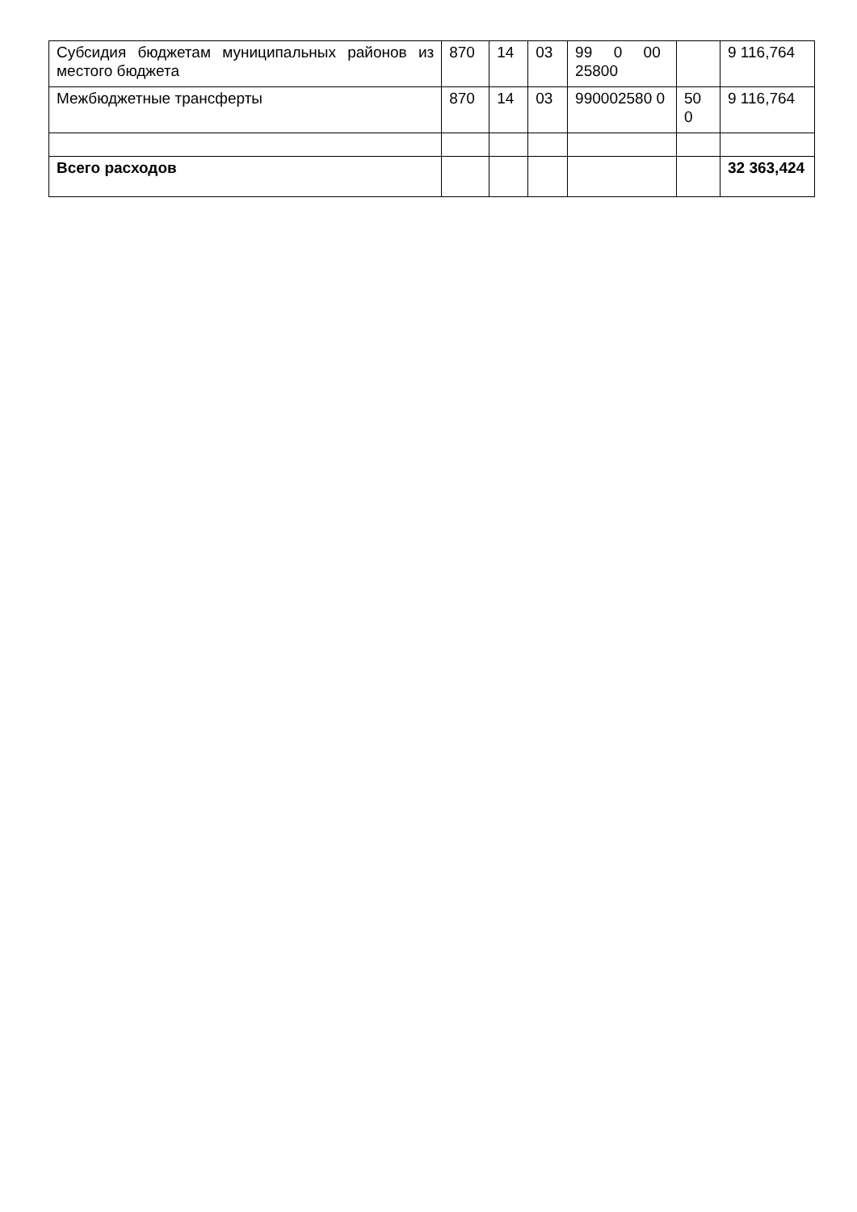| Субсидия бюджетам муниципальных районов из местого бюджета | 870 | 14 | 03 | 99 0 00 25800 | | 9 116,764 |
| Межбюджетные трансферты | 870 | 14 | 03 | 990002580 0 | 50 0 | 9 116,764 |
| Всего расходов | | | | | | 32 363,424 |